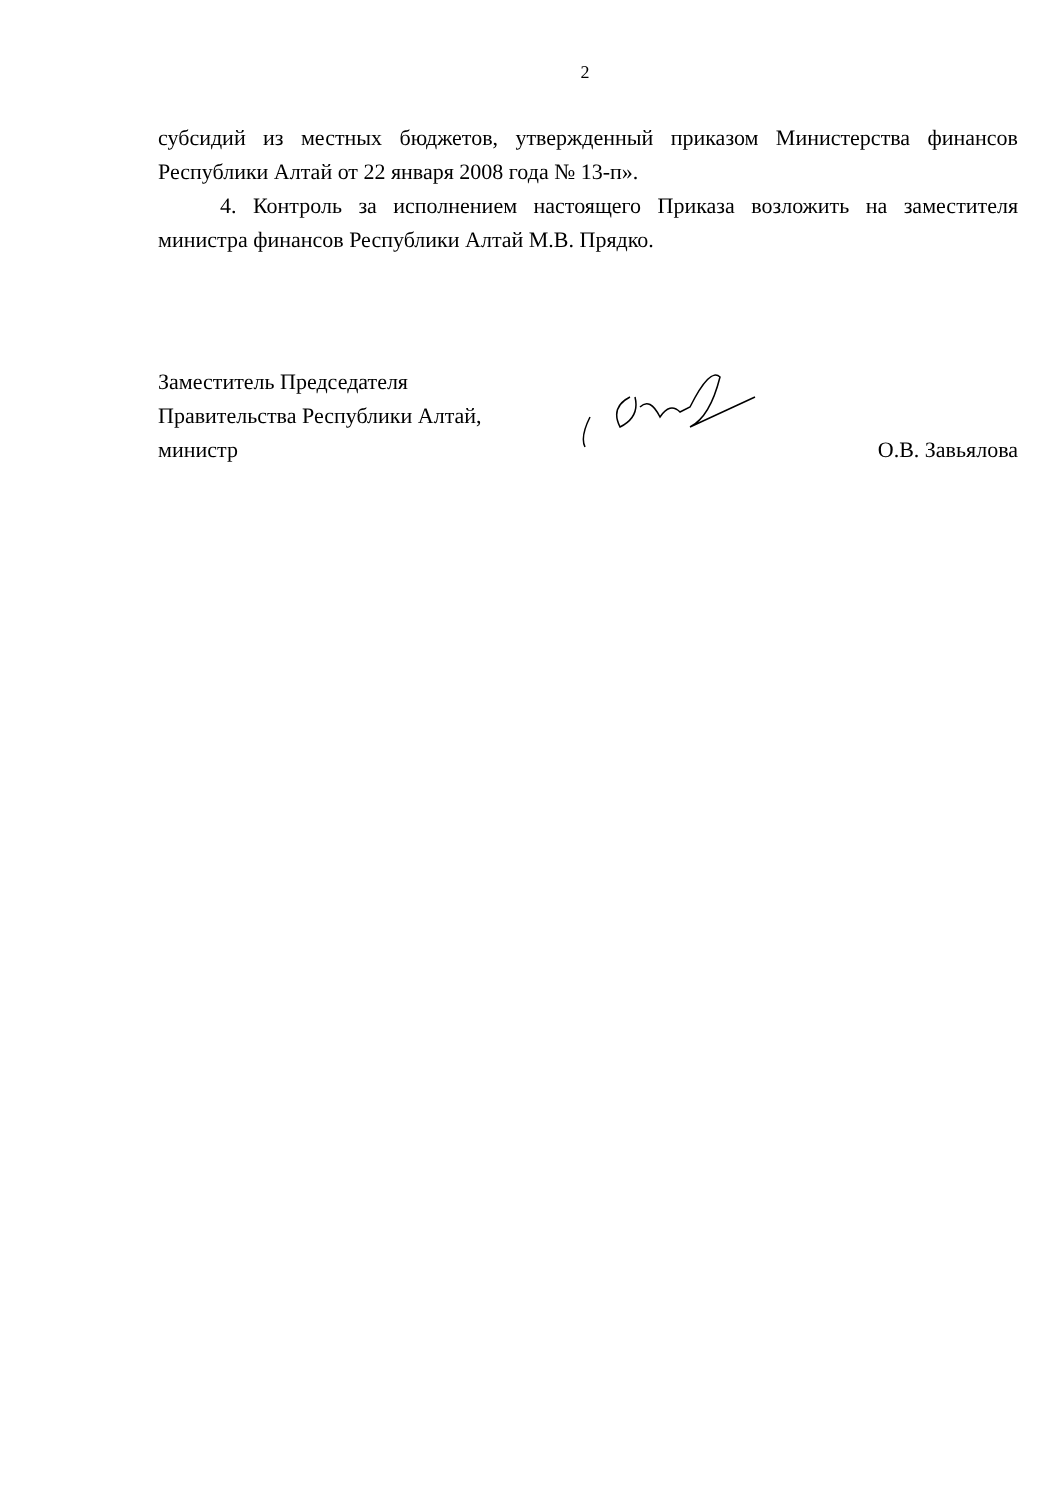2
субсидий из местных бюджетов, утвержденный приказом Министерства финансов Республики Алтай от 22 января 2008 года № 13-п».
4. Контроль за исполнением настоящего Приказа возложить на заместителя министра финансов Республики Алтай М.В. Прядко.
Заместитель Председателя
Правительства Республики Алтай,
министр
О.В. Завьялова